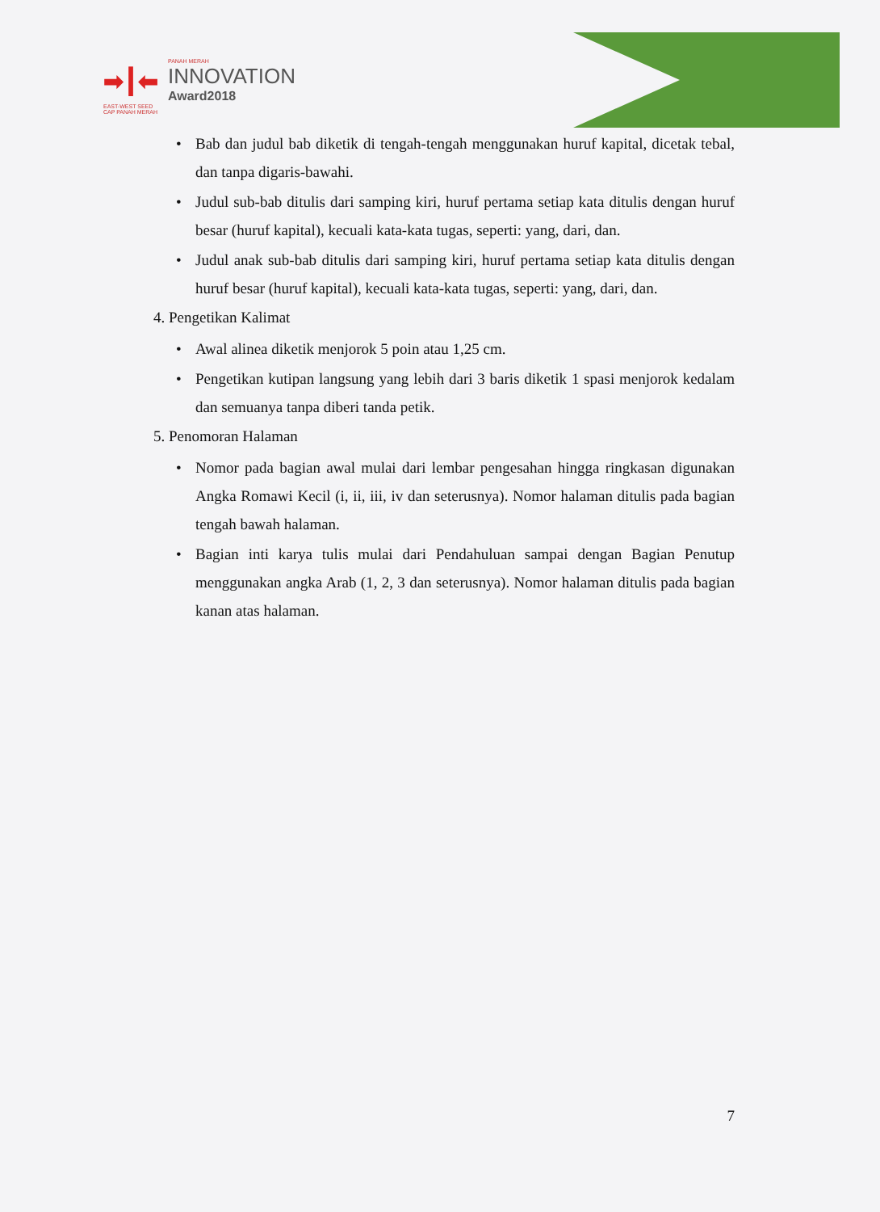➡┃⬅
PANAH MERAH
INNOVATION
Award2018
EAST-WEST SEED
CAP PANAH MERAH
• Bab dan judul bab diketik di tengah-tengah menggunakan huruf kapital, dicetak tebal, dan tanpa digaris-bawahi.
• Judul sub-bab ditulis dari samping kiri, huruf pertama setiap kata ditulis dengan huruf besar (huruf kapital), kecuali kata-kata tugas, seperti: yang, dari, dan.
• Judul anak sub-bab ditulis dari samping kiri, huruf pertama setiap kata ditulis dengan huruf besar (huruf kapital), kecuali kata-kata tugas, seperti: yang, dari, dan.
4. Pengetikan Kalimat
• Awal alinea diketik menjorok 5 poin atau 1,25 cm.
• Pengetikan kutipan langsung yang lebih dari 3 baris diketik 1 spasi menjorok kedalam dan semuanya tanpa diberi tanda petik.
5. Penomoran Halaman
• Nomor pada bagian awal mulai dari lembar pengesahan hingga ringkasan digunakan Angka Romawi Kecil (i, ii, iii, iv dan seterusnya). Nomor halaman ditulis pada bagian tengah bawah halaman.
• Bagian inti karya tulis mulai dari Pendahuluan sampai dengan Bagian Penutup menggunakan angka Arab (1, 2, 3 dan seterusnya). Nomor halaman ditulis pada bagian kanan atas halaman.
7